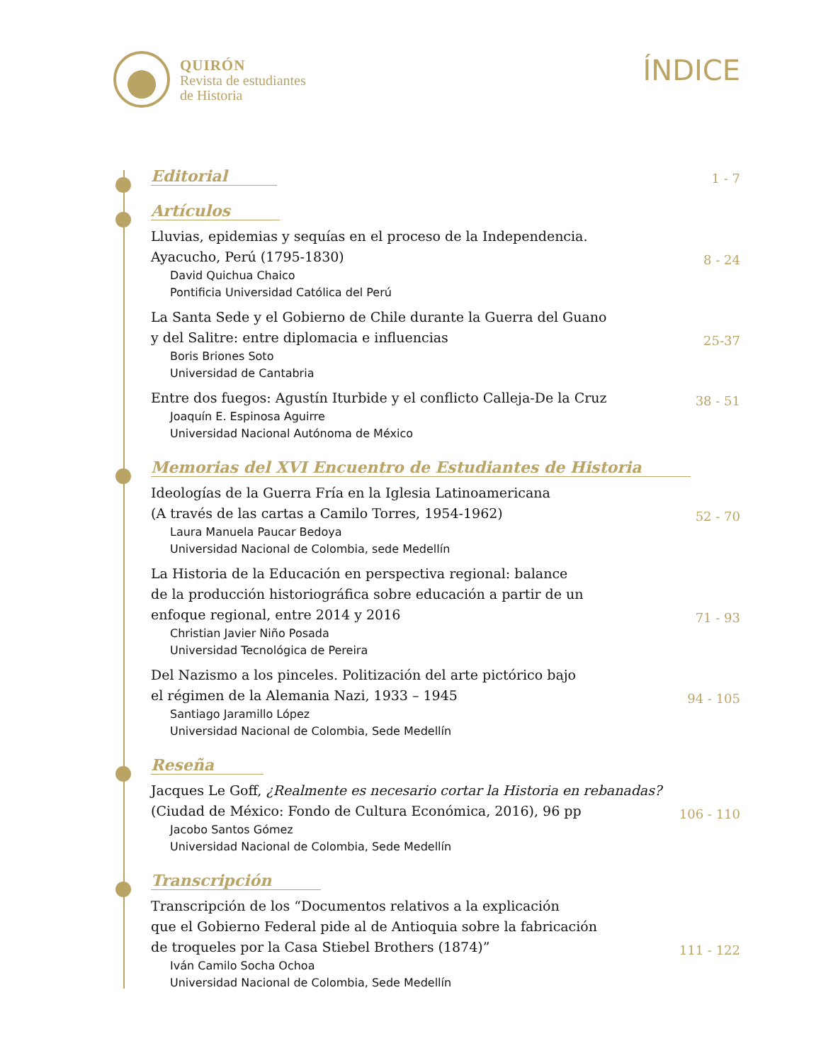QUIRÓN
Revista de estudiantes
de Historia
ÍNDICE
Editorial 1 - 7
Artículos
Lluvias, epidemias y sequías en el proceso de la Independencia.
Ayacucho, Perú (1795-1830)
8 - 24
David Quichua Chaico
Pontificia Universidad Católica del Perú
La Santa Sede y el Gobierno de Chile durante la Guerra del Guano
y del Salitre: entre diplomacia e influencias
25-37
Boris Briones Soto
Universidad de Cantabria
Entre dos fuegos: Agustín Iturbide y el conflicto Calleja-De la Cruz
38 - 51
Joaquín E. Espinosa Aguirre
Universidad Nacional Autónoma de México
Memorias del XVI Encuentro de Estudiantes de Historia
Ideologías de la Guerra Fría en la Iglesia Latinoamericana
(A través de las cartas a Camilo Torres, 1954-1962)
52 - 70
Laura Manuela Paucar Bedoya
Universidad Nacional de Colombia, sede Medellín
La Historia de la Educación en perspectiva regional: balance
de la producción historiográfica sobre educación a partir de un
enfoque regional, entre 2014 y 2016
71 - 93
Christian Javier Niño Posada
Universidad Tecnológica de Pereira
Del Nazismo a los pinceles. Politización del arte pictórico bajo
el régimen de la Alemania Nazi, 1933 – 1945
94 - 105
Santiago Jaramillo López
Universidad Nacional de Colombia, Sede Medellín
Reseña
Jacques Le Goff, ¿Realmente es necesario cortar la Historia en rebanadas?
(Ciudad de México: Fondo de Cultura Económica, 2016), 96 pp
106 - 110
Jacobo Santos Gómez
Universidad Nacional de Colombia, Sede Medellín
Transcripción
Transcripción de los “Documentos relativos a la explicación
que el Gobierno Federal pide al de Antioquia sobre la fabricación
de troqueles por la Casa Stiebel Brothers (1874)”
111 - 122
Iván Camilo Socha Ochoa
Universidad Nacional de Colombia, Sede Medellín